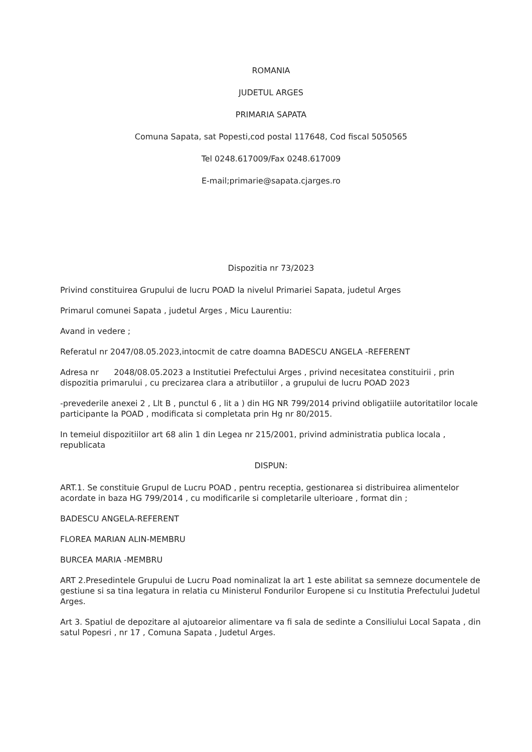ROMANIA
JUDETUL ARGES
PRIMARIA SAPATA
Comuna Sapata, sat Popesti,cod postal 117648, Cod fiscal 5050565
Tel 0248.617009/Fax 0248.617009
E-mail;primarie@sapata.cjarges.ro
Dispozitia nr 73/2023
Privind constituirea Grupului de lucru POAD la nivelul Primariei Sapata, judetul Arges
Primarul comunei Sapata , judetul Arges , Micu Laurentiu:
Avand in vedere ;
Referatul nr 2047/08.05.2023,intocmit de catre doamna BADESCU ANGELA -REFERENT
Adresa nr 2048/08.05.2023 a Institutiei Prefectului Arges , privind necesitatea constituirii , prin dispozitia primarului , cu precizarea clara a atributiilor , a grupului de lucru POAD 2023
-prevederile anexei 2 , Llt B , punctul 6 , lit a ) din HG NR 799/2014 privind obligatiile autoritatilor locale participante la POAD , modificata si completata prin Hg nr 80/2015.
In temeiul dispozitiilor art 68 alin 1 din Legea nr 215/2001, privind administratia publica locala , republicata
DISPUN:
ART.1. Se constituie Grupul de Lucru POAD , pentru receptia, gestionarea si distribuirea alimentelor acordate in baza HG 799/2014 , cu modificarile si completarile ulterioare , format din ;
BADESCU ANGELA-REFERENT
FLOREA MARIAN ALIN-MEMBRU
BURCEA MARIA -MEMBRU
ART 2.Presedintele Grupului de Lucru Poad nominalizat la art 1 este abilitat sa semneze documentele de gestiune si sa tina legatura in relatia cu Ministerul Fondurilor Europene si cu Institutia Prefectului Judetul Arges.
Art 3. Spatiul de depozitare al ajutoareior alimentare va fi sala de sedinte a Consiliului Local Sapata , din satul Popesri , nr 17 , Comuna Sapata , Judetul Arges.